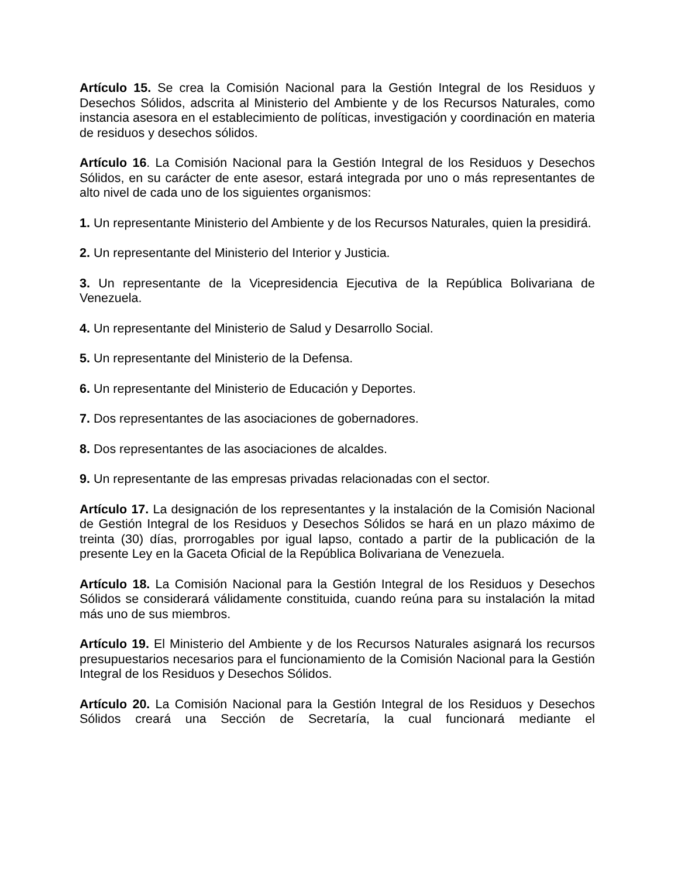Artículo 15. Se crea la Comisión Nacional para la Gestión Integral de los Residuos y Desechos Sólidos, adscrita al Ministerio del Ambiente y de los Recursos Naturales, como instancia asesora en el establecimiento de políticas, investigación y coordinación en materia de residuos y desechos sólidos.
Artículo 16. La Comisión Nacional para la Gestión Integral de los Residuos y Desechos Sólidos, en su carácter de ente asesor, estará integrada por uno o más representantes de alto nivel de cada uno de los siguientes organismos:
1. Un representante Ministerio del Ambiente y de los Recursos Naturales, quien la presidirá.
2. Un representante del Ministerio del Interior y Justicia.
3. Un representante de la Vicepresidencia Ejecutiva de la República Bolivariana de Venezuela.
4. Un representante del Ministerio de Salud y Desarrollo Social.
5. Un representante del Ministerio de la Defensa.
6. Un representante del Ministerio de Educación y Deportes.
7. Dos representantes de las asociaciones de gobernadores.
8. Dos representantes de las asociaciones de alcaldes.
9. Un representante de las empresas privadas relacionadas con el sector.
Artículo 17. La designación de los representantes y la instalación de la Comisión Nacional de Gestión Integral de los Residuos y Desechos Sólidos se hará en un plazo máximo de treinta (30) días, prorrogables por igual lapso, contado a partir de la publicación de la presente Ley en la Gaceta Oficial de la República Bolivariana de Venezuela.
Artículo 18. La Comisión Nacional para la Gestión Integral de los Residuos y Desechos Sólidos se considerará válidamente constituida, cuando reúna para su instalación la mitad más uno de sus miembros.
Artículo 19. El Ministerio del Ambiente y de los Recursos Naturales asignará los recursos presupuestarios necesarios para el funcionamiento de la Comisión Nacional para la Gestión Integral de los Residuos y Desechos Sólidos.
Artículo 20. La Comisión Nacional para la Gestión Integral de los Residuos y Desechos Sólidos creará una Sección de Secretaría, la cual funcionará mediante el